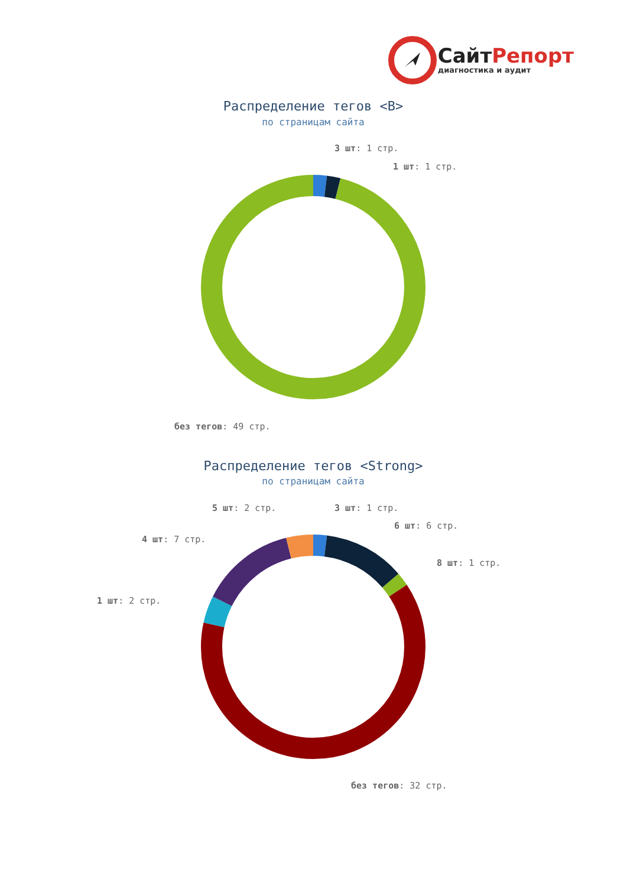СайтРепорт
диагностика и аудит
Распределение тегов <B>
по страницам сайта
3 шт: 1 стр.
1 шт: 1 стр.
без тегов: 49 стр.
Распределение тегов <Strong>
по страницам сайта
5 шт: 2 стр.
3 шт: 1 стр.
6 шт: 6 стр.
4 шт: 7 стр.
8 шт: 1 стр.
1 шт: 2 стр.
без тегов: 32 стр.